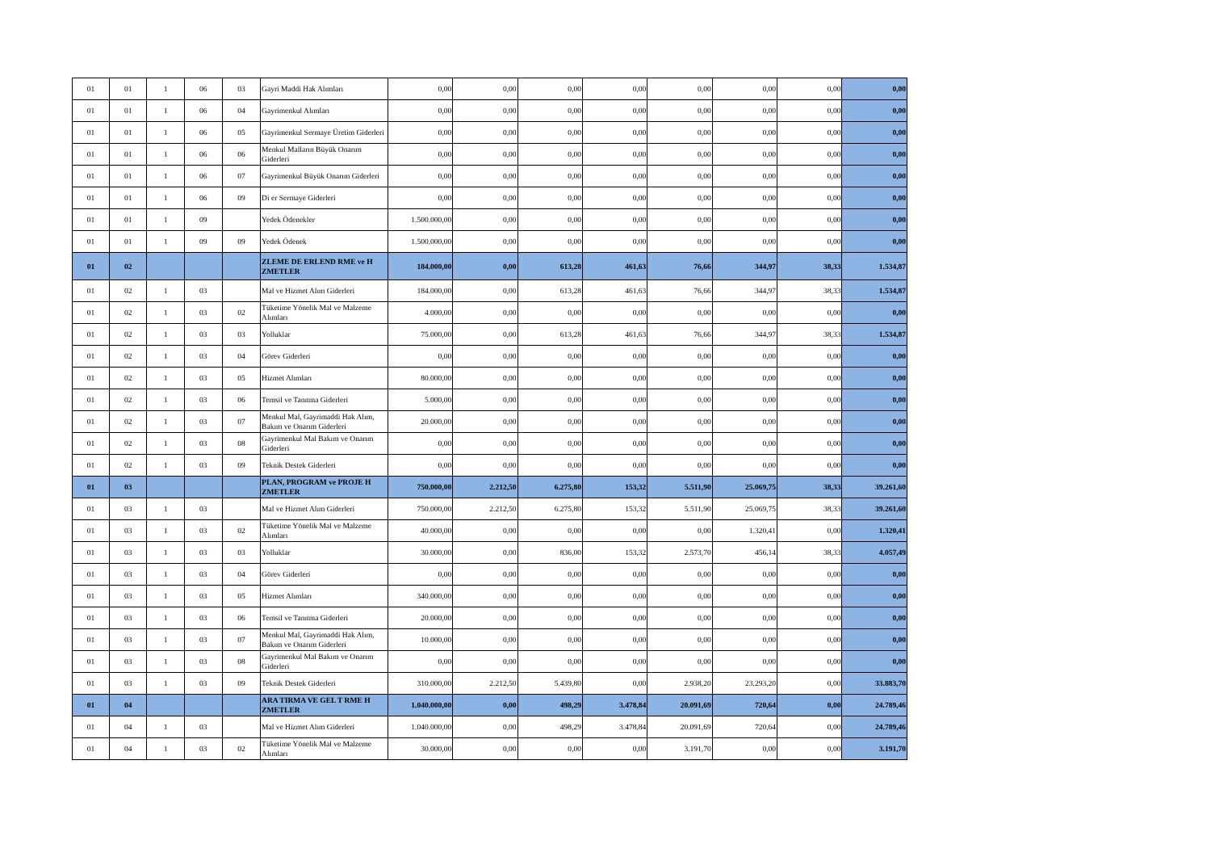| 01 | 01 | 1 | 06 | 03 | Gayri Maddi Hak Alımları | 0,00 | 0,00 | 0,00 | 0,00 | 0,00 | 0,00 | 0,00 | 0,00 |
| 01 | 01 | 1 | 06 | 04 | Gayrimenkul Alımları | 0,00 | 0,00 | 0,00 | 0,00 | 0,00 | 0,00 | 0,00 | 0,00 |
| 01 | 01 | 1 | 06 | 05 | Gayrimenkul Sermaye Üretim Giderleri | 0,00 | 0,00 | 0,00 | 0,00 | 0,00 | 0,00 | 0,00 | 0,00 |
| 01 | 01 | 1 | 06 | 06 | Menkul Malların Büyük Onarım Giderleri | 0,00 | 0,00 | 0,00 | 0,00 | 0,00 | 0,00 | 0,00 | 0,00 |
| 01 | 01 | 1 | 06 | 07 | Gayrimenkul Büyük Onarım Giderleri | 0,00 | 0,00 | 0,00 | 0,00 | 0,00 | 0,00 | 0,00 | 0,00 |
| 01 | 01 | 1 | 06 | 09 | Di er Sermaye Giderleri | 0,00 | 0,00 | 0,00 | 0,00 | 0,00 | 0,00 | 0,00 | 0,00 |
| 01 | 01 | 1 | 09 | | Yedek Ödenekler | 1.500.000,00 | 0,00 | 0,00 | 0,00 | 0,00 | 0,00 | 0,00 | 0,00 |
| 01 | 01 | 1 | 09 | 09 | Yedek Ödenek | 1.500.000,00 | 0,00 | 0,00 | 0,00 | 0,00 | 0,00 | 0,00 | 0,00 |
| 01 | 02 | | | | ZLEME DE ERLEND RME ve H ZMETLER | 184.000,00 | 0,00 | 613,28 | 461,63 | 76,66 | 344,97 | 38,33 | 1.534,87 |
| 01 | 02 | 1 | 03 | | Mal ve Hizmet Alım Giderleri | 184.000,00 | 0,00 | 613,28 | 461,63 | 76,66 | 344,97 | 38,33 | 1.534,87 |
| 01 | 02 | 1 | 03 | 02 | Tüketime Yönelik Mal ve Malzeme Alımları | 4.000,00 | 0,00 | 0,00 | 0,00 | 0,00 | 0,00 | 0,00 | 0,00 |
| 01 | 02 | 1 | 03 | 03 | Yolluklar | 75.000,00 | 0,00 | 613,28 | 461,63 | 76,66 | 344,97 | 38,33 | 1.534,87 |
| 01 | 02 | 1 | 03 | 04 | Görev Giderleri | 0,00 | 0,00 | 0,00 | 0,00 | 0,00 | 0,00 | 0,00 | 0,00 |
| 01 | 02 | 1 | 03 | 05 | Hizmet Alımları | 80.000,00 | 0,00 | 0,00 | 0,00 | 0,00 | 0,00 | 0,00 | 0,00 |
| 01 | 02 | 1 | 03 | 06 | Temsil ve Tanıtma Giderleri | 5.000,00 | 0,00 | 0,00 | 0,00 | 0,00 | 0,00 | 0,00 | 0,00 |
| 01 | 02 | 1 | 03 | 07 | Menkul Mal, Gayrimaddi Hak Alım, Bakım ve Onarım Giderleri | 20.000,00 | 0,00 | 0,00 | 0,00 | 0,00 | 0,00 | 0,00 | 0,00 |
| 01 | 02 | 1 | 03 | 08 | Gayrimenkul Mal Bakım ve Onarım Giderleri | 0,00 | 0,00 | 0,00 | 0,00 | 0,00 | 0,00 | 0,00 | 0,00 |
| 01 | 02 | 1 | 03 | 09 | Teknik Destek Giderleri | 0,00 | 0,00 | 0,00 | 0,00 | 0,00 | 0,00 | 0,00 | 0,00 |
| 01 | 03 | | | | PLAN, PROGRAM ve PROJE H ZMETLER | 750.000,00 | 2.212,50 | 6.275,80 | 153,32 | 5.511,90 | 25.069,75 | 38,33 | 39.261,60 |
| 01 | 03 | 1 | 03 | | Mal ve Hizmet Alım Giderleri | 750.000,00 | 2.212,50 | 6.275,80 | 153,32 | 5.511,90 | 25.069,75 | 38,33 | 39.261,60 |
| 01 | 03 | 1 | 03 | 02 | Tüketime Yönelik Mal ve Malzeme Alımları | 40.000,00 | 0,00 | 0,00 | 0,00 | 0,00 | 1.320,41 | 0,00 | 1.320,41 |
| 01 | 03 | 1 | 03 | 03 | Yolluklar | 30.000,00 | 0,00 | 836,00 | 153,32 | 2.573,70 | 456,14 | 38,33 | 4.057,49 |
| 01 | 03 | 1 | 03 | 04 | Görev Giderleri | 0,00 | 0,00 | 0,00 | 0,00 | 0,00 | 0,00 | 0,00 | 0,00 |
| 01 | 03 | 1 | 03 | 05 | Hizmet Alımları | 340.000,00 | 0,00 | 0,00 | 0,00 | 0,00 | 0,00 | 0,00 | 0,00 |
| 01 | 03 | 1 | 03 | 06 | Temsil ve Tanıtma Giderleri | 20.000,00 | 0,00 | 0,00 | 0,00 | 0,00 | 0,00 | 0,00 | 0,00 |
| 01 | 03 | 1 | 03 | 07 | Menkul Mal, Gayrimaddi Hak Alım, Bakım ve Onarım Giderleri | 10.000,00 | 0,00 | 0,00 | 0,00 | 0,00 | 0,00 | 0,00 | 0,00 |
| 01 | 03 | 1 | 03 | 08 | Gayrimenkul Mal Bakım ve Onarım Giderleri | 0,00 | 0,00 | 0,00 | 0,00 | 0,00 | 0,00 | 0,00 | 0,00 |
| 01 | 03 | 1 | 03 | 09 | Teknik Destek Giderleri | 310.000,00 | 2.212,50 | 5.439,80 | 0,00 | 2.938,20 | 23.293,20 | 0,00 | 33.883,70 |
| 01 | 04 | | | | ARA TIRMA VE GEL T RME H ZMETLER | 1.040.000,00 | 0,00 | 498,29 | 3.478,84 | 20.091,69 | 720,64 | 0,00 | 24.789,46 |
| 01 | 04 | 1 | 03 | | Mal ve Hizmet Alım Giderleri | 1.040.000,00 | 0,00 | 498,29 | 3.478,84 | 20.091,69 | 720,64 | 0,00 | 24.789,46 |
| 01 | 04 | 1 | 03 | 02 | Tüketime Yönelik Mal ve Malzeme Alımları | 30.000,00 | 0,00 | 0,00 | 0,00 | 3.191,70 | 0,00 | 0,00 | 3.191,70 |